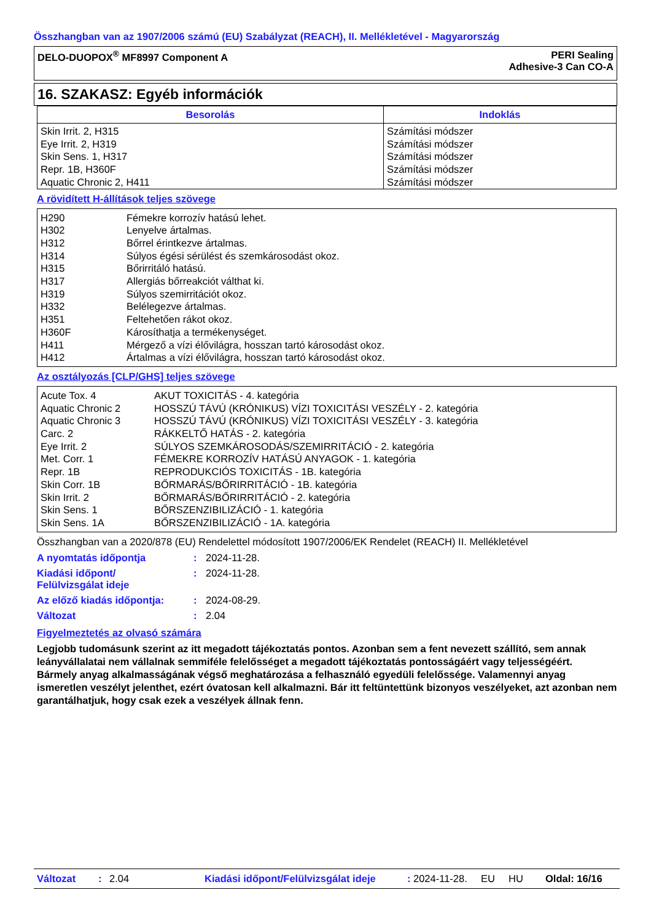Összhangban van az 1907/2006 számú (EU) Szabályzat (REACH), II. Mellékletével - Magyarország
DELO-DUOPOX<sup>®</sup> MF8997 Component A
PERI Sealing
Adhesive-3 Can CO-A
16. SZAKASZ: Egyéb információk
| Besorolás | Indoklás |
| --- | --- |
| Skin Irrit. 2, H315 Eye Irrit. 2, H319 Skin Sens. 1, H317 Repr. 1B, H360F Aquatic Chronic 2, H411 | Számítási módszer Számítási módszer Számítási módszer Számítási módszer Számítási módszer |
A rövidített H-állítások teljes szövege
| H290 | Fémekre korrozív hatású lehet. |
| H302 | Lenyelve ártalmas. |
| H312 | Bőrrel érintkezve ártalmas. |
| H314 | Súlyos égési sérülést és szemkárosodást okoz. |
| H315 | Bőrirritáló hatású. |
| H317 | Allergiás bőrreakciót válthat ki. |
| H319 | Súlyos szemirritációt okoz. |
| H332 | Belélegezve ártalmas. |
| H351 | Feltehetően rákot okoz. |
| H360F | Károsíthatja a termékenységet. |
| H411 | Mérgező a vízi élővilágra, hosszan tartó károsodást okoz. |
| H412 | Ártalmas a vízi élővilágra, hosszan tartó károsodást okoz. |
Az osztályozás [CLP/GHS] teljes szövege
| Acute Tox. 4 | AKUT TOXICITÁS - 4. kategória |
| Aquatic Chronic 2 | HOSSZÚ TÁVÚ (KRÓNIKUS) VÍZI TOXICITÁSI VESZÉLY - 2. kategória |
| Aquatic Chronic 3 | HOSSZÚ TÁVÚ (KRÓNIKUS) VÍZI TOXICITÁSI VESZÉLY - 3. kategória |
| Carc. 2 | RÁKKELTŐ HATÁS - 2. kategória |
| Eye Irrit. 2 | SÚLYOS SZEMKÁROSODÁS/SZEMIRRITÁCIÓ - 2. kategória |
| Met. Corr. 1 | FÉMEKRE KORROZÍV HATÁSÚ ANYAGOK - 1. kategória |
| Repr. 1B | REPRODUKCIÓS TOXICITÁS - 1B. kategória |
| Skin Corr. 1B | BŐRMARÁS/BŐRIRRITÁCIÓ - 1B. kategória |
| Skin Irrit. 2 | BŐRMARÁS/BŐRIRRITÁCIÓ - 2. kategória |
| Skin Sens. 1 | BŐRSZENZIBILIZÁCIÓ - 1. kategória |
| Skin Sens. 1A | BŐRSZENZIBILIZÁCIÓ - 1A. kategória |
Összhangban van a 2020/878 (EU) Rendelettel módosított 1907/2006/EK Rendelet (REACH) II. Mellékletével
| A nyomtatás időpontja | : | 2024-11-28. |
| Kiadási időpont/ Felülvizsgálat ideje | : | 2024-11-28. |
| Az előző kiadás időpontja: | : | 2024-08-29. |
| Változat | : | 2.04 |
Figyelmeztetés az olvasó számára
Legjobb tudomásunk szerint az itt megadott tájékoztatás pontos. Azonban sem a fent nevezett szállító, sem annak leányvállalatai nem vállalnak semmiféle felelősséget a megadott tájékoztatás pontosságáért vagy teljességéért.
Bármely anyag alkalmasságának végső meghatározása a felhasználó egyedüli felelőssége. Valamennyi anyag ismeretlen veszélyt jelenthet, ezért óvatosan kell alkalmazni. Bár itt feltüntettünk bizonyos veszélyeket, azt azonban nem garantálhatjuk, hogy csak ezek a veszélyek állnak fenn.
Változat: 2.04 Kiadási időpont/Felülvizsgálat ideje: 2024-11-28. EU HU Oldal: 16/16